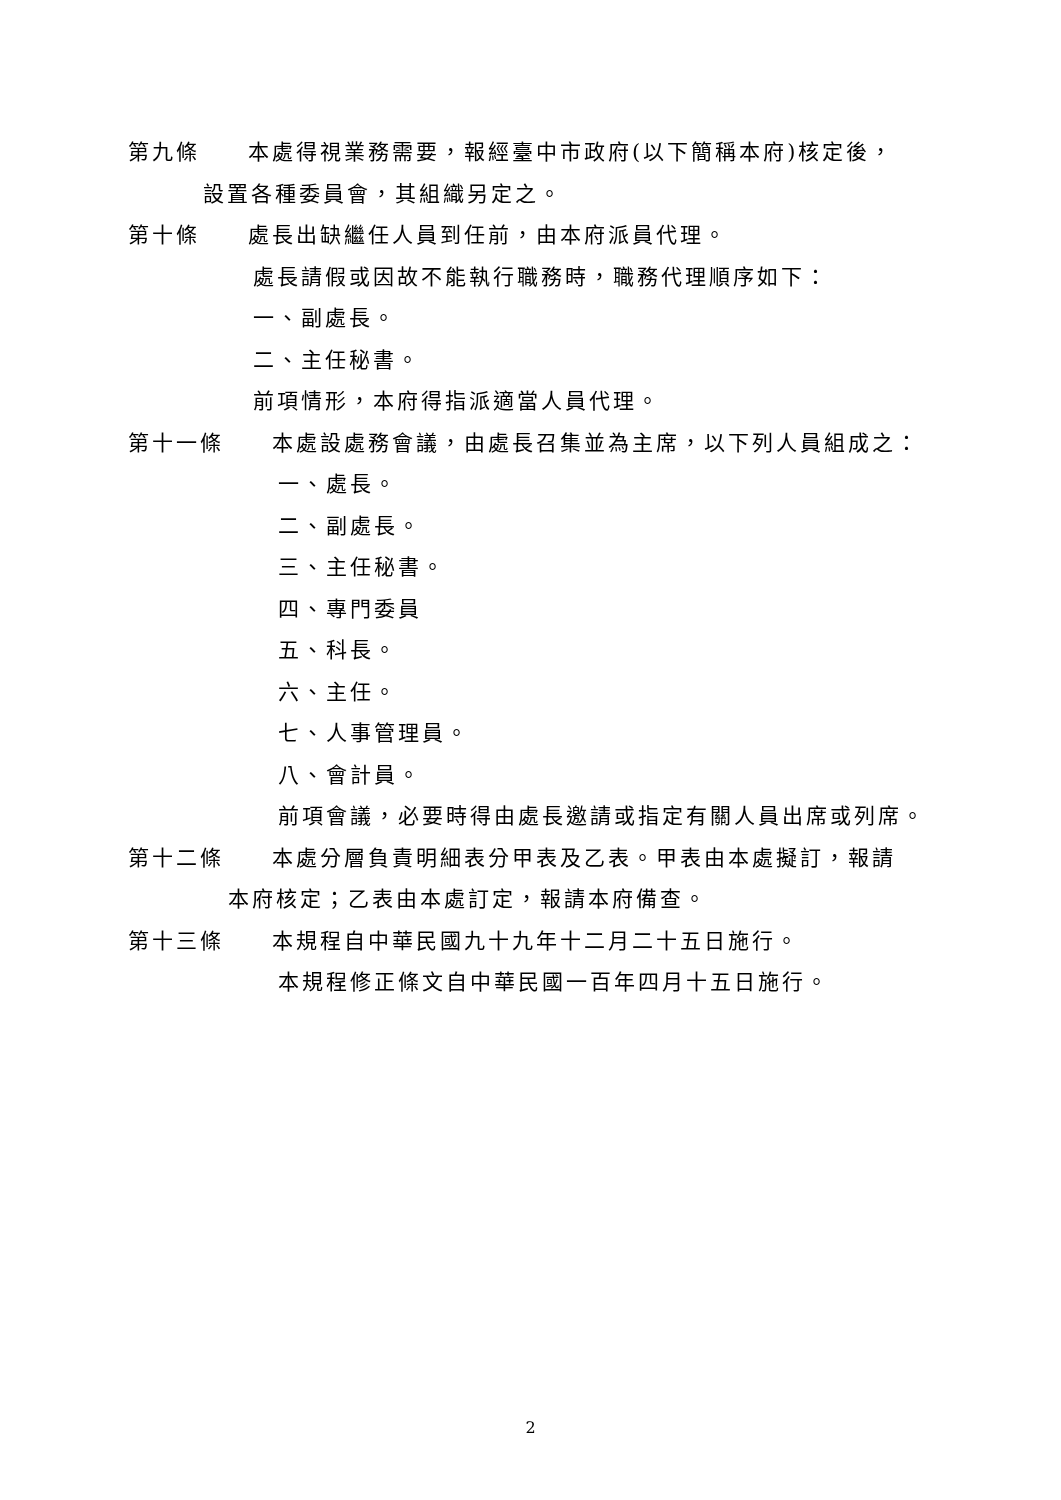第九條　　本處得視業務需要，報經臺中市政府(以下簡稱本府)核定後，
設置各種委員會，其組織另定之。
第十條　　處長出缺繼任人員到任前，由本府派員代理。
處長請假或因故不能執行職務時，職務代理順序如下：
一、副處長。
二、主任秘書。
前項情形，本府得指派適當人員代理。
第十一條　　本處設處務會議，由處長召集並為主席，以下列人員組成之：
一、處長。
二、副處長。
三、主任秘書。
四、專門委員
五、科長。
六、主任。
七、人事管理員。
八、會計員。
前項會議，必要時得由處長邀請或指定有關人員出席或列席。
第十二條　　本處分層負責明細表分甲表及乙表。甲表由本處擬訂，報請
本府核定；乙表由本處訂定，報請本府備查。
第十三條　　本規程自中華民國九十九年十二月二十五日施行。
本規程修正條文自中華民國一百年四月十五日施行。
2